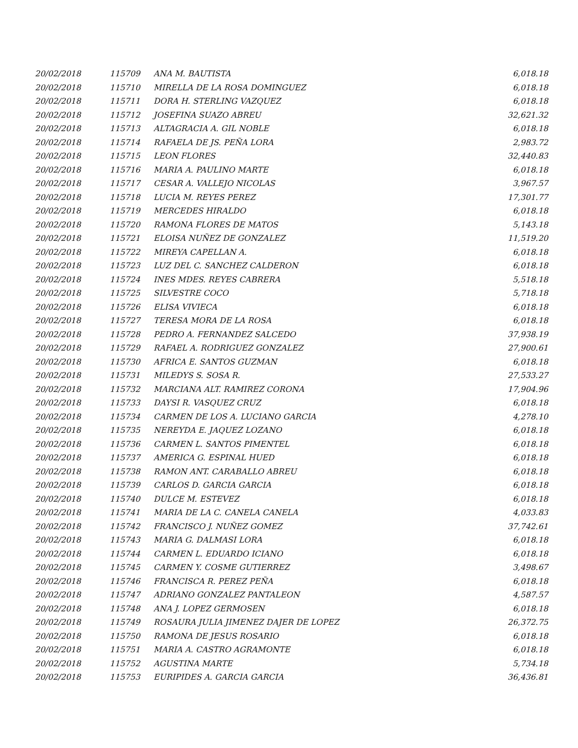| 20/02/2018 | 115709 | ANA M. BAUTISTA | 6,018.18 |
| 20/02/2018 | 115710 | MIRELLA DE LA ROSA DOMINGUEZ | 6,018.18 |
| 20/02/2018 | 115711 | DORA H. STERLING VAZQUEZ | 6,018.18 |
| 20/02/2018 | 115712 | JOSEFINA SUAZO ABREU | 32,621.32 |
| 20/02/2018 | 115713 | ALTAGRACIA A. GIL NOBLE | 6,018.18 |
| 20/02/2018 | 115714 | RAFAELA DE JS. PEÑA LORA | 2,983.72 |
| 20/02/2018 | 115715 | LEON FLORES | 32,440.83 |
| 20/02/2018 | 115716 | MARIA A. PAULINO MARTE | 6,018.18 |
| 20/02/2018 | 115717 | CESAR A. VALLEJO NICOLAS | 3,967.57 |
| 20/02/2018 | 115718 | LUCIA M. REYES PEREZ | 17,301.77 |
| 20/02/2018 | 115719 | MERCEDES HIRALDO | 6,018.18 |
| 20/02/2018 | 115720 | RAMONA FLORES DE MATOS | 5,143.18 |
| 20/02/2018 | 115721 | ELOISA NUÑEZ DE GONZALEZ | 11,519.20 |
| 20/02/2018 | 115722 | MIREYA CAPELLAN A. | 6,018.18 |
| 20/02/2018 | 115723 | LUZ DEL C. SANCHEZ CALDERON | 6,018.18 |
| 20/02/2018 | 115724 | INES MDES. REYES CABRERA | 5,518.18 |
| 20/02/2018 | 115725 | SILVESTRE COCO | 5,718.18 |
| 20/02/2018 | 115726 | ELISA VIVIECA | 6,018.18 |
| 20/02/2018 | 115727 | TERESA MORA DE LA ROSA | 6,018.18 |
| 20/02/2018 | 115728 | PEDRO A. FERNANDEZ SALCEDO | 37,938.19 |
| 20/02/2018 | 115729 | RAFAEL A. RODRIGUEZ GONZALEZ | 27,900.61 |
| 20/02/2018 | 115730 | AFRICA E. SANTOS GUZMAN | 6,018.18 |
| 20/02/2018 | 115731 | MILEDYS S. SOSA R. | 27,533.27 |
| 20/02/2018 | 115732 | MARCIANA ALT. RAMIREZ CORONA | 17,904.96 |
| 20/02/2018 | 115733 | DAYSI R. VASQUEZ CRUZ | 6,018.18 |
| 20/02/2018 | 115734 | CARMEN DE LOS A. LUCIANO GARCIA | 4,278.10 |
| 20/02/2018 | 115735 | NEREYDA E. JAQUEZ LOZANO | 6,018.18 |
| 20/02/2018 | 115736 | CARMEN L. SANTOS PIMENTEL | 6,018.18 |
| 20/02/2018 | 115737 | AMERICA G. ESPINAL HUED | 6,018.18 |
| 20/02/2018 | 115738 | RAMON ANT. CARABALLO ABREU | 6,018.18 |
| 20/02/2018 | 115739 | CARLOS D. GARCIA GARCIA | 6,018.18 |
| 20/02/2018 | 115740 | DULCE M. ESTEVEZ | 6,018.18 |
| 20/02/2018 | 115741 | MARIA DE LA C. CANELA CANELA | 4,033.83 |
| 20/02/2018 | 115742 | FRANCISCO J. NUÑEZ GOMEZ | 37,742.61 |
| 20/02/2018 | 115743 | MARIA G. DALMASI LORA | 6,018.18 |
| 20/02/2018 | 115744 | CARMEN L. EDUARDO ICIANO | 6,018.18 |
| 20/02/2018 | 115745 | CARMEN Y. COSME GUTIERREZ | 3,498.67 |
| 20/02/2018 | 115746 | FRANCISCA R. PEREZ PEÑA | 6,018.18 |
| 20/02/2018 | 115747 | ADRIANO GONZALEZ PANTALEON | 4,587.57 |
| 20/02/2018 | 115748 | ANA J. LOPEZ GERMOSEN | 6,018.18 |
| 20/02/2018 | 115749 | ROSAURA JULIA JIMENEZ DAJER DE LOPEZ | 26,372.75 |
| 20/02/2018 | 115750 | RAMONA DE JESUS ROSARIO | 6,018.18 |
| 20/02/2018 | 115751 | MARIA A. CASTRO AGRAMONTE | 6,018.18 |
| 20/02/2018 | 115752 | AGUSTINA MARTE | 5,734.18 |
| 20/02/2018 | 115753 | EURIPIDES A. GARCIA GARCIA | 36,436.81 |